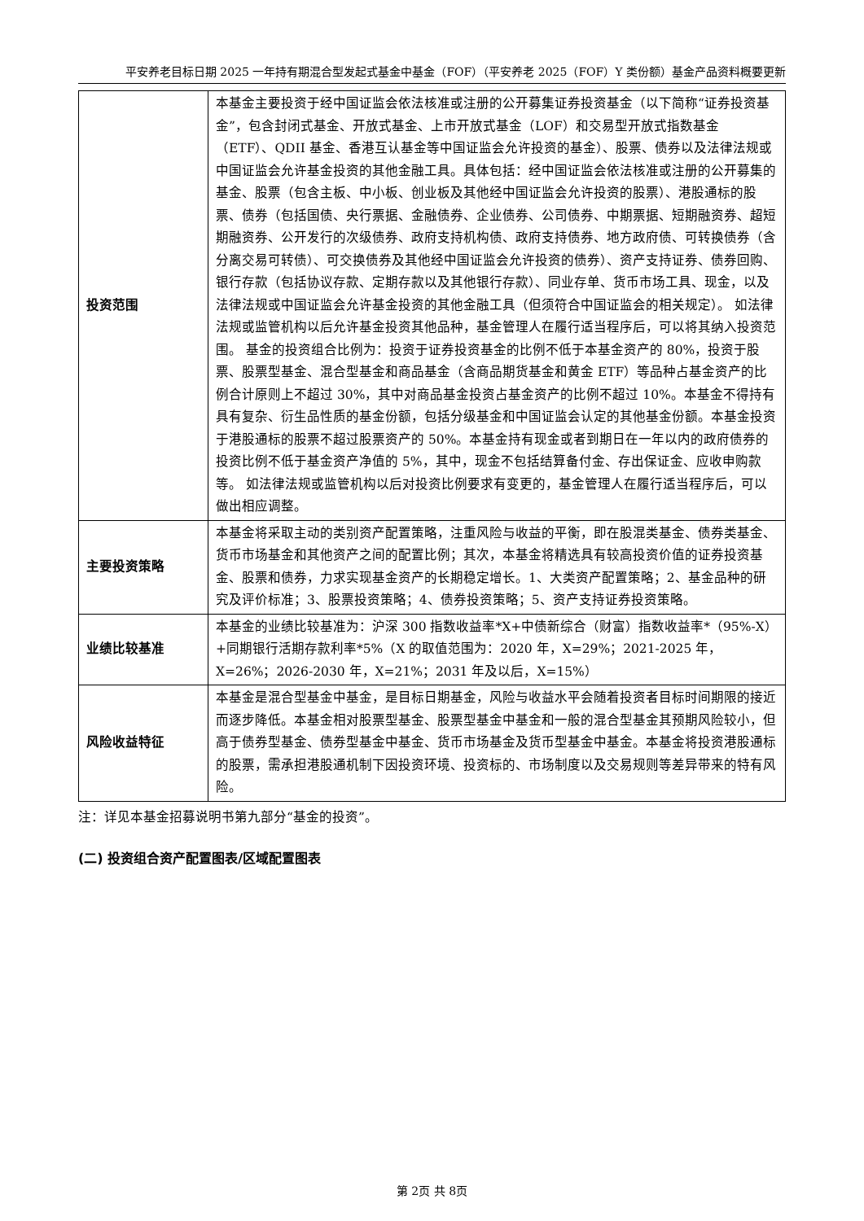平安养老目标日期 2025 一年持有期混合型发起式基金中基金（FOF）（平安养老 2025（FOF）Y 类份额）基金产品资料概要更新
| 投资范围 | 本基金主要投资于经中国证监会依法核准或注册的公开募集证券投资基金（以下简称“证券投资基金”，包含封闭式基金、开放式基金、上市开放式基金（LOF）和交易型开放式指数基金（ETF）、QDII 基金、香港互认基金等中国证监会允许投资的基金）、股票、债券以及法律法规或中国证监会允许基金投资的其他金融工具。具体包括：经中国证监会依法核准或注册的公开募集的基金、股票（包含主板、中小板、创业板及其他经中国证监会允许投资的股票）、港股通标的股票、债券（包括国债、央行票据、金融债券、企业债券、公司债券、中期票据、短期融资券、超短期融资券、公开发行的次级债券、政府支持机构债、政府支持债券、地方政府债、可转换债券（含分离交易可转债）、可交换债券及其他经中国证监会允许投资的债券）、资产支持证券、债券回购、银行存款（包括协议存款、定期存款以及其他银行存款）、同业存单、货币市场工具、现金，以及法律法规或中国证监会允许基金投资的其他金融工具（但须符合中国证监会的相关规定）。 如法律法规或监管机构以后允许基金投资其他品种，基金管理人在履行适当程序后，可以将其纳入投资范围。 基金的投资组合比例为：投资于证券投资基金的比例不低于本基金资产的 80%，投资于股票、股票型基金、混合型基金和商品基金（含商品期货基金和黄金 ETF）等品种占基金资产的比例合计原则上不超过 30%，其中对商品基金投资占基金资产的比例不超过 10%。本基金不得持有具有复杂、衍生品性质的基金份额，包括分级基金和中国证监会认定的其他基金份额。本基金投资于港股通标的股票不超过股票资产的 50%。本基金持有现金或者到期日在一年以内的政府债券的投资比例不低于基金资产净值的 5%，其中，现金不包括结算备付金、存出保证金、应收申购款等。 如法律法规或监管机构以后对投资比例要求有变更的，基金管理人在履行适当程序后，可以做出相应调整。 |
| 主要投资策略 | 本基金将采取主动的类别资产配置策略，注重风险与收益的平衡，即在股混类基金、债券类基金、货币市场基金和其他资产之间的配置比例；其次，本基金将精选具有较高投资价值的证券投资基金、股票和债券，力求实现基金资产的长期稳定增长。1、大类资产配置策略；2、基金品种的研究及评价标准；3、股票投资策略；4、债券投资策略；5、资产支持证券投资策略。 |
| 业绩比较基准 | 本基金的业绩比较基准为：沪深 300 指数收益率*X+中债新综合（财富）指数收益率*（95%-X）+同期银行活期存款利率*5%（X 的取值范围为：2020 年，X=29%；2021-2025 年，X=26%；2026-2030 年，X=21%；2031 年及以后，X=15%） |
| 风险收益特征 | 本基金是混合型基金中基金，是目标日期基金，风险与收益水平会随着投资者目标时间期限的接近而逐步降低。本基金相对股票型基金、股票型基金中基金和一般的混合型基金其预期风险较小，但高于债券型基金、债券型基金中基金、货币市场基金及货币型基金中基金。本基金将投资港股通标的股票，需承担港股通机制下因投资环境、投资标的、市场制度以及交易规则等差异带来的特有风险。 |
注：详见本基金招募说明书第九部分“基金的投资”。
(二) 投资组合资产配置图表/区域配置图表
第 2页 共 8页